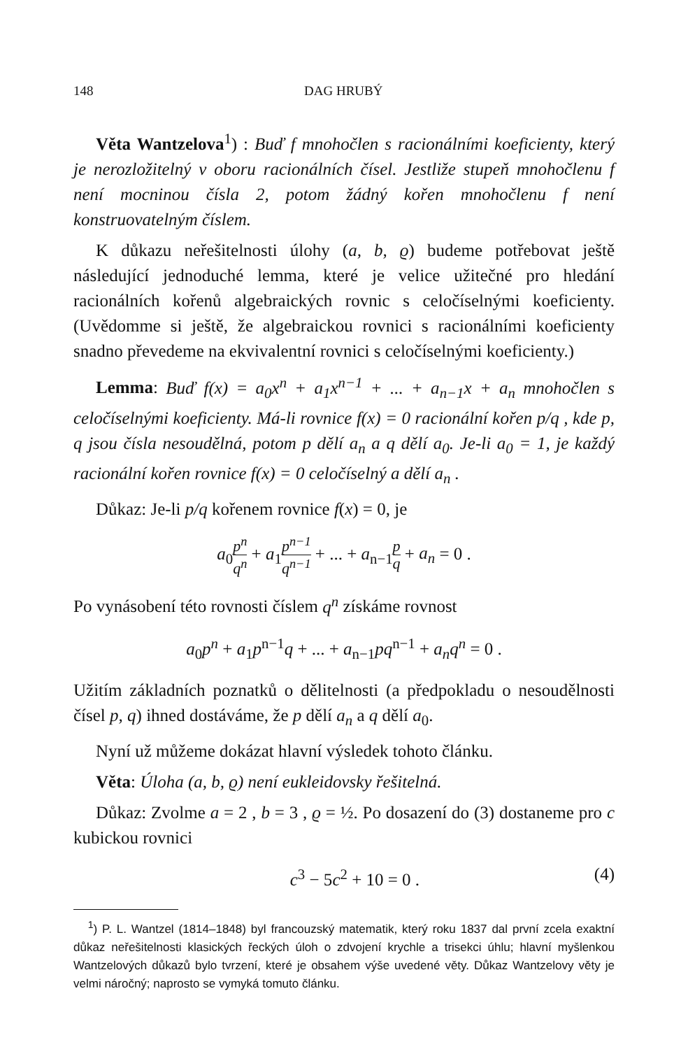148 DAG HRUBÝ
Věta Wantzelova<sup>1</sup>) : Buď f mnohočlen s racionálními koeficienty, který je nerozložitelný v oboru racionálních čísel. Jestliže stupeň mnohočlenu f není mocninou čísla 2, potom žádný kořen mnohočlenu f není konstruovatelným číslem.
K důkazu neřešitelnosti úlohy (a, b, ϱ) budeme potřebovat ještě následující jednoduché lemma, které je velice užitečné pro hledání racionálních kořenů algebraických rovnic s celočíselnými koeficienty. (Uvědomme si ještě, že algebraickou rovnici s racionálními koeficienty snadno převedeme na ekvivalentní rovnici s celočíselnými koeficienty.)
Lemma: Buď f(x) = a<sub>0</sub>x<sup>n</sup> + a<sub>1</sub>x<sup>n−1</sup> + ... + a<sub>n−1</sub>x + a<sub>n</sub> mnohočlen s celočíselnými koeficienty. Má-li rovnice f(x) = 0 racionální kořen p/q , kde p, q jsou čísla nesoudělná, potom p dělí a<sub>n</sub> a q dělí a<sub>0</sub>. Je-li a<sub>0</sub> = 1, je každý racionální kořen rovnice f(x) = 0 celočíselný a dělí a<sub>n</sub> .
Důkaz: Je-li p/q kořenem rovnice f(x) = 0, je
a<sub>0</sub>p<sup>n</sup> q<sup>n</sup> + a<sub>1</sub>p<sup>n−1</sup> q<sup>n−1</sup> + ... + a<sub>n−1</sub>p q + a<sub>n</sub> = 0 .
Po vynásobení této rovnosti číslem q<sup>n</sup> získáme rovnost
a<sub>0</sub>p<sup>n</sup> + a<sub>1</sub>p<sup>n−1</sup>q + ... + a<sub>n−1</sub>pq<sup>n−1</sup> + a<sub>n</sub>q<sup>n</sup> = 0 .
Užitím základních poznatků o dělitelnosti (a předpokladu o nesoudělnosti čísel p, q) ihned dostáváme, že p dělí a<sub>n</sub> a q dělí a<sub>0</sub>.
Nyní už můžeme dokázat hlavní výsledek tohoto článku.
Věta: Úloha (a, b, ϱ) není eukleidovsky řešitelná.
Důkaz: Zvolme a = 2 , b = 3 , ϱ = ½. Po dosazení do (3) dostaneme pro c kubickou rovnici
c<sup>3</sup> − 5c<sup>2</sup> + 10 = 0 . (4)
<sup>1</sup>) P. L. Wantzel (1814–1848) byl francouzský matematik, který roku 1837 dal první zcela exaktní důkaz neřešitelnosti klasických řeckých úloh o zdvojení krychle a trisekci úhlu; hlavní myšlenkou Wantzelových důkazů bylo tvrzení, které je obsahem výše uvedené věty. Důkaz Wantzelovy věty je velmi náročný; naprosto se vymyká tomuto článku.